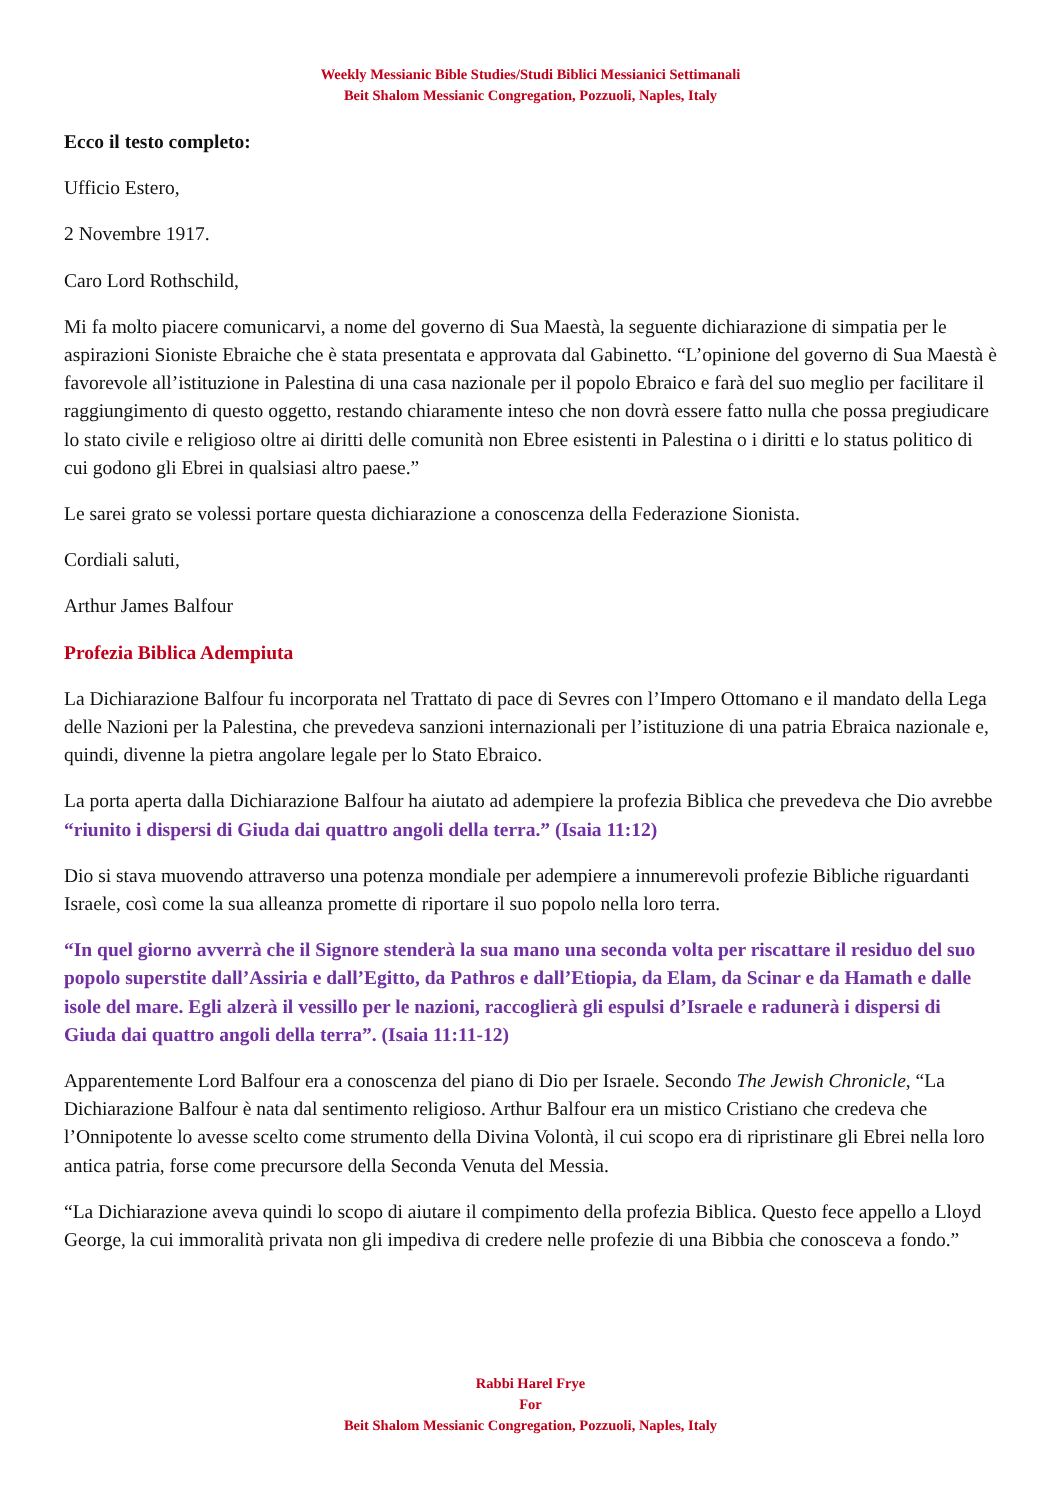Weekly Messianic Bible Studies/Studi Biblici Messianici Settimanali
Beit Shalom Messianic Congregation, Pozzuoli, Naples, Italy
Ecco il testo completo:
Ufficio Estero,
2 Novembre 1917.
Caro Lord Rothschild,
Mi fa molto piacere comunicarvi, a nome del governo di Sua Maestà, la seguente dichiarazione di simpatia per le aspirazioni Sioniste Ebraiche che è stata presentata e approvata dal Gabinetto. “L’opinione del governo di Sua Maestà è favorevole all’istituzione in Palestina di una casa nazionale per il popolo Ebraico e farà del suo meglio per facilitare il raggiungimento di questo oggetto, restando chiaramente inteso che non dovrà essere fatto nulla che possa pregiudicare lo stato civile e religioso oltre ai diritti delle comunità non Ebree esistenti in Palestina o i diritti e lo status politico di cui godono gli Ebrei in qualsiasi altro paese.”
Le sarei grato se volessi portare questa dichiarazione a conoscenza della Federazione Sionista.
Cordiali saluti,
Arthur James Balfour
Profezia Biblica Adempiuta
La Dichiarazione Balfour fu incorporata nel Trattato di pace di Sevres con l’Impero Ottomano e il mandato della Lega delle Nazioni per la Palestina, che prevedeva sanzioni internazionali per l’istituzione di una patria Ebraica nazionale e, quindi, divenne la pietra angolare legale per lo Stato Ebraico.
La porta aperta dalla Dichiarazione Balfour ha aiutato ad adempiere la profezia Biblica che prevedeva che Dio avrebbe “riunito i dispersi di Giuda dai quattro angoli della terra.” (Isaia 11:12)
Dio si stava muovendo attraverso una potenza mondiale per adempiere a innumerevoli profezie Bibliche riguardanti Israele, così come la sua alleanza promette di riportare il suo popolo nella loro terra.
“In quel giorno avverrà che il Signore stenderà la sua mano una seconda volta per riscattare il residuo del suo popolo superstite dall’Assiria e dall’Egitto, da Pathros e dall’Etiopia, da Elam, da Scinar e da Hamath e dalle isole del mare. Egli alzerà il vessillo per le nazioni, raccoglierà gli espulsi d’Israele e radunerà i dispersi di Giuda dai quattro angoli della terra”. (Isaia 11:11-12)
Apparentemente Lord Balfour era a conoscenza del piano di Dio per Israele. Secondo The Jewish Chronicle, “La Dichiarazione Balfour è nata dal sentimento religioso. Arthur Balfour era un mistico Cristiano che credeva che l’Onnipotente lo avesse scelto come strumento della Divina Volontà, il cui scopo era di ripristinare gli Ebrei nella loro antica patria, forse come precursore della Seconda Venuta del Messia.
“La Dichiarazione aveva quindi lo scopo di aiutare il compimento della profezia Biblica. Questo fece appello a Lloyd George, la cui immoralità privata non gli impediva di credere nelle profezie di una Bibbia che conosceva a fondo.”
Rabbi Harel Frye
For
Beit Shalom Messianic Congregation, Pozzuoli, Naples, Italy